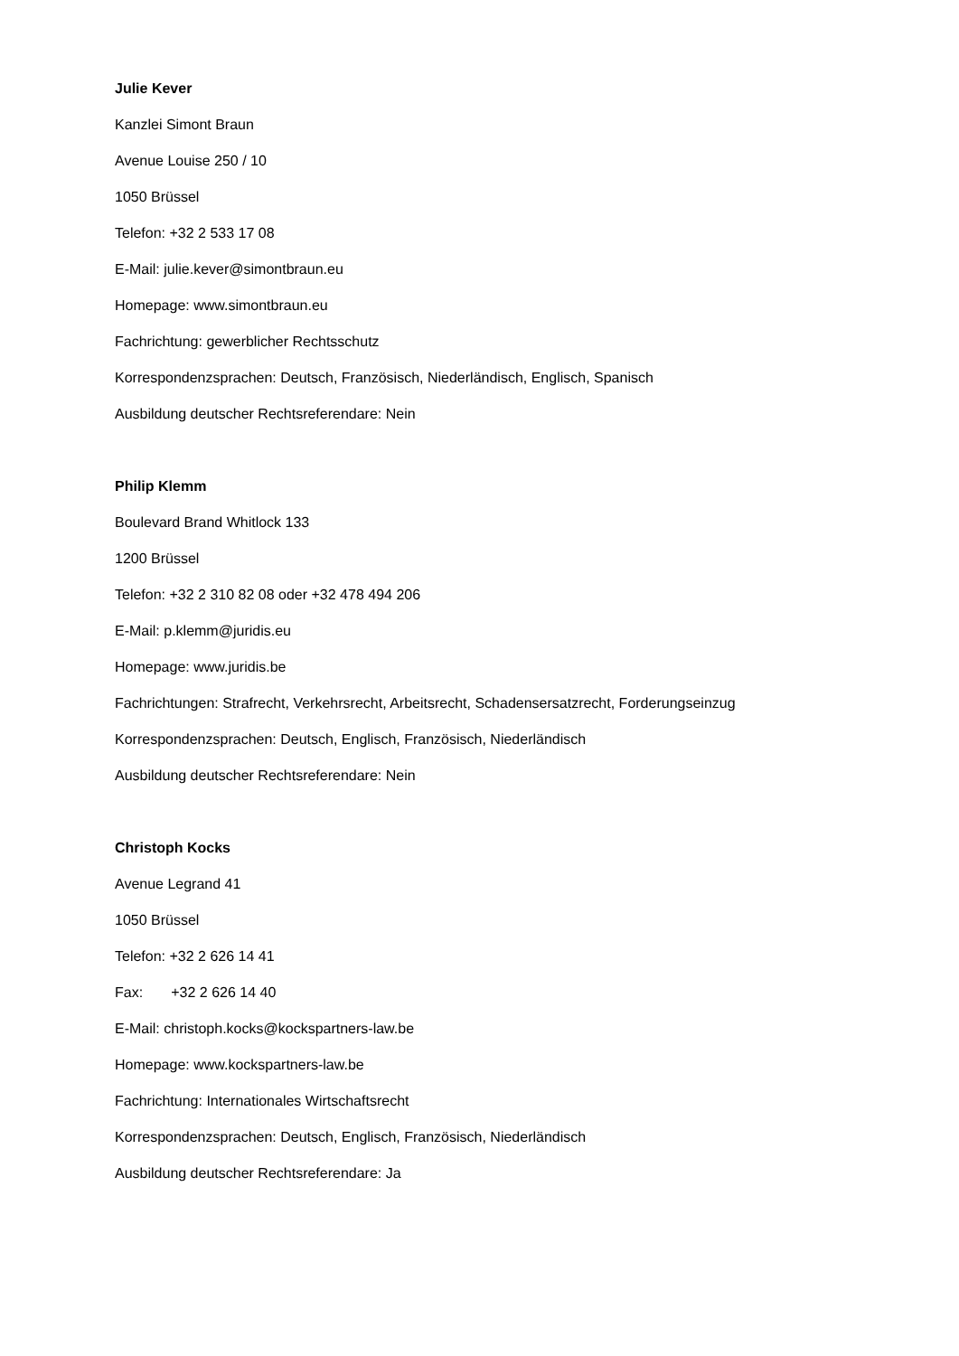Julie Kever
Kanzlei Simont Braun
Avenue Louise 250 / 10
1050 Brüssel
Telefon: +32 2 533 17 08
E-Mail: julie.kever@simontbraun.eu
Homepage: www.simontbraun.eu
Fachrichtung: gewerblicher Rechtsschutz
Korrespondenzsprachen: Deutsch, Französisch, Niederländisch, Englisch, Spanisch
Ausbildung deutscher Rechtsreferendare: Nein
Philip Klemm
Boulevard Brand Whitlock 133
1200 Brüssel
Telefon: +32 2 310 82 08 oder +32 478 494 206
E-Mail: p.klemm@juridis.eu
Homepage: www.juridis.be
Fachrichtungen: Strafrecht, Verkehrsrecht, Arbeitsrecht, Schadensersatzrecht, Forderungseinzug
Korrespondenzsprachen: Deutsch, Englisch, Französisch, Niederländisch
Ausbildung deutscher Rechtsreferendare: Nein
Christoph Kocks
Avenue Legrand 41
1050 Brüssel
Telefon: +32 2 626 14 41
Fax: +32 2 626 14 40
E-Mail: christoph.kocks@kockspartners-law.be
Homepage: www.kockspartners-law.be
Fachrichtung: Internationales Wirtschaftsrecht
Korrespondenzsprachen: Deutsch, Englisch, Französisch, Niederländisch
Ausbildung deutscher Rechtsreferendare: Ja